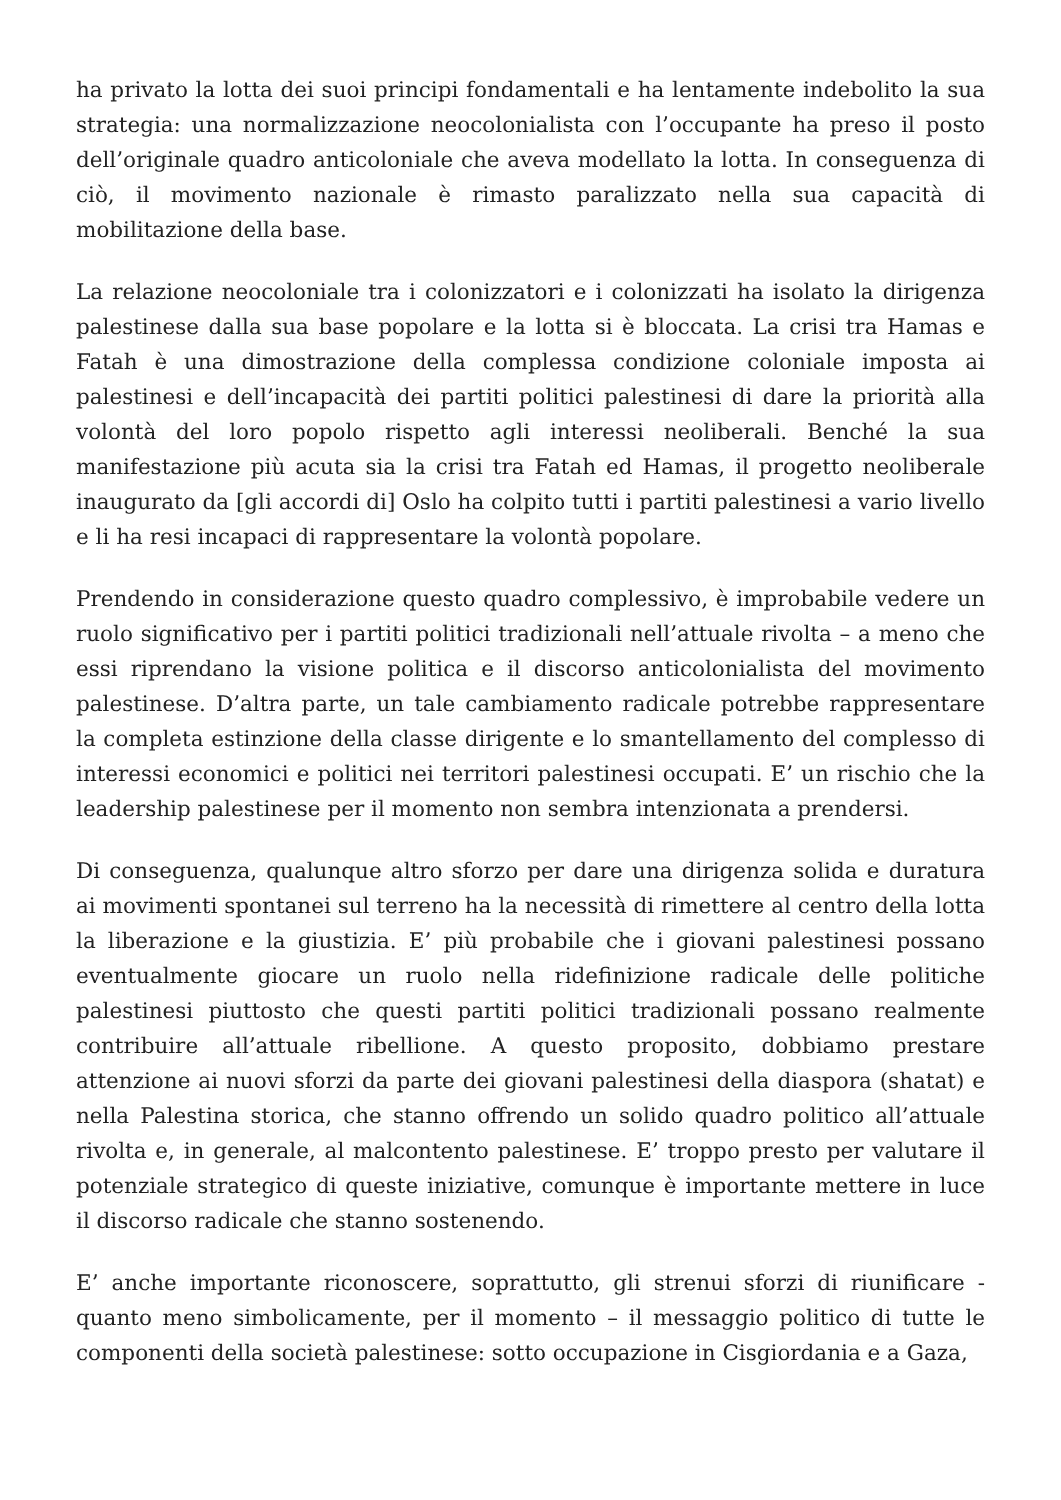ha privato la lotta dei suoi principi fondamentali e ha lentamente indebolito la sua strategia: una normalizzazione neocolonialista con l’occupante ha preso il posto dell’originale quadro anticoloniale che aveva modellato la lotta. In conseguenza di ciò, il movimento nazionale è rimasto paralizzato nella sua capacità di mobilitazione della base.
La relazione neocoloniale tra i colonizzatori e i colonizzati ha isolato la dirigenza palestinese dalla sua base popolare e la lotta si è bloccata. La crisi tra Hamas e Fatah è una dimostrazione della complessa condizione coloniale imposta ai palestinesi e dell’incapacità dei partiti politici palestinesi di dare la priorità alla volontà del loro popolo rispetto agli interessi neoliberali. Benché la sua manifestazione più acuta sia la crisi tra Fatah ed Hamas, il progetto neoliberale inaugurato da [gli accordi di] Oslo ha colpito tutti i partiti palestinesi a vario livello e li ha resi incapaci di rappresentare la volontà popolare.
Prendendo in considerazione questo quadro complessivo, è improbabile vedere un ruolo significativo per i partiti politici tradizionali nell’attuale rivolta – a meno che essi riprendano la visione politica e il discorso anticolonialista del movimento palestinese. D’altra parte, un tale cambiamento radicale potrebbe rappresentare la completa estinzione della classe dirigente e lo smantellamento del complesso di interessi economici e politici nei territori palestinesi occupati. E’ un rischio che la leadership palestinese per il momento non sembra intenzionata a prendersi.
Di conseguenza, qualunque altro sforzo per dare una dirigenza solida e duratura ai movimenti spontanei sul terreno ha la necessità di rimettere al centro della lotta la liberazione e la giustizia. E’ più probabile che i giovani palestinesi possano eventualmente giocare un ruolo nella ridefinizione radicale delle politiche palestinesi piuttosto che questi partiti politici tradizionali possano realmente contribuire all’attuale ribellione. A questo proposito, dobbiamo prestare attenzione ai nuovi sforzi da parte dei giovani palestinesi della diaspora (shatat) e nella Palestina storica, che stanno offrendo un solido quadro politico all’attuale rivolta e, in generale, al malcontento palestinese. E’ troppo presto per valutare il potenziale strategico di queste iniziative, comunque è importante mettere in luce il discorso radicale che stanno sostenendo.
E’ anche importante riconoscere, soprattutto, gli strenui sforzi di riunificare - quanto meno simbolicamente, per il momento – il messaggio politico di tutte le componenti della società palestinese: sotto occupazione in Cisgiordania e a Gaza,